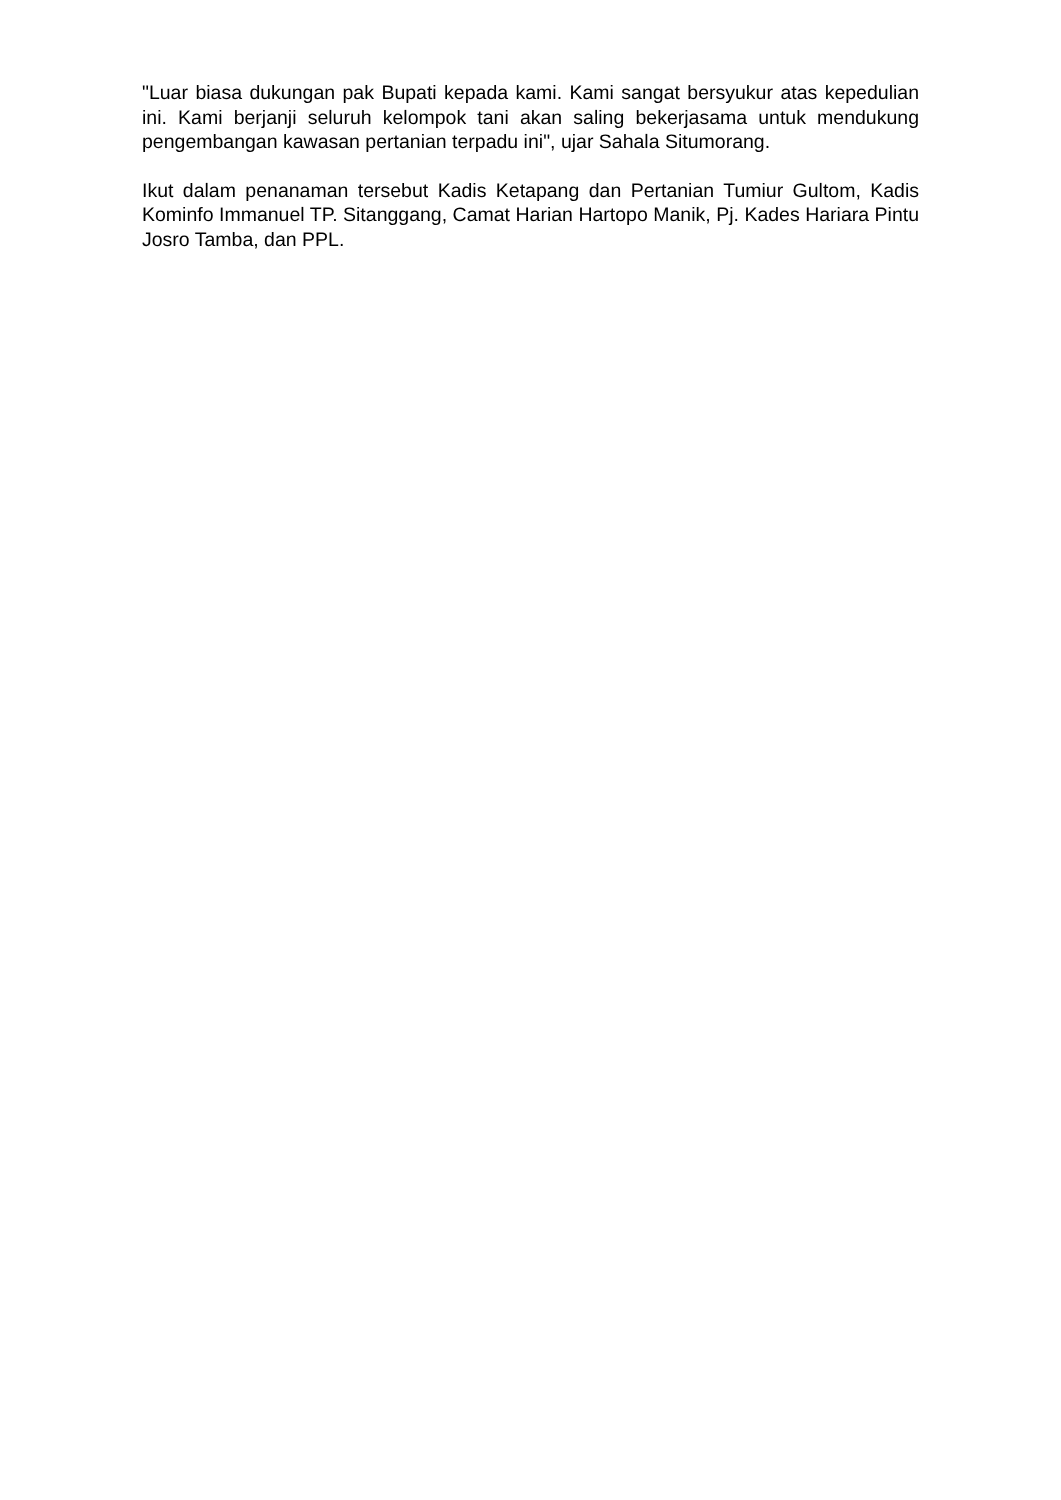"Luar biasa dukungan pak Bupati kepada kami. Kami sangat bersyukur atas kepedulian ini. Kami berjanji seluruh kelompok tani akan saling bekerjasama untuk mendukung pengembangan kawasan pertanian terpadu ini", ujar Sahala Situmorang.
Ikut dalam penanaman tersebut Kadis Ketapang dan Pertanian Tumiur Gultom, Kadis Kominfo Immanuel TP. Sitanggang, Camat Harian Hartopo Manik, Pj. Kades Hariara Pintu Josro Tamba, dan PPL.